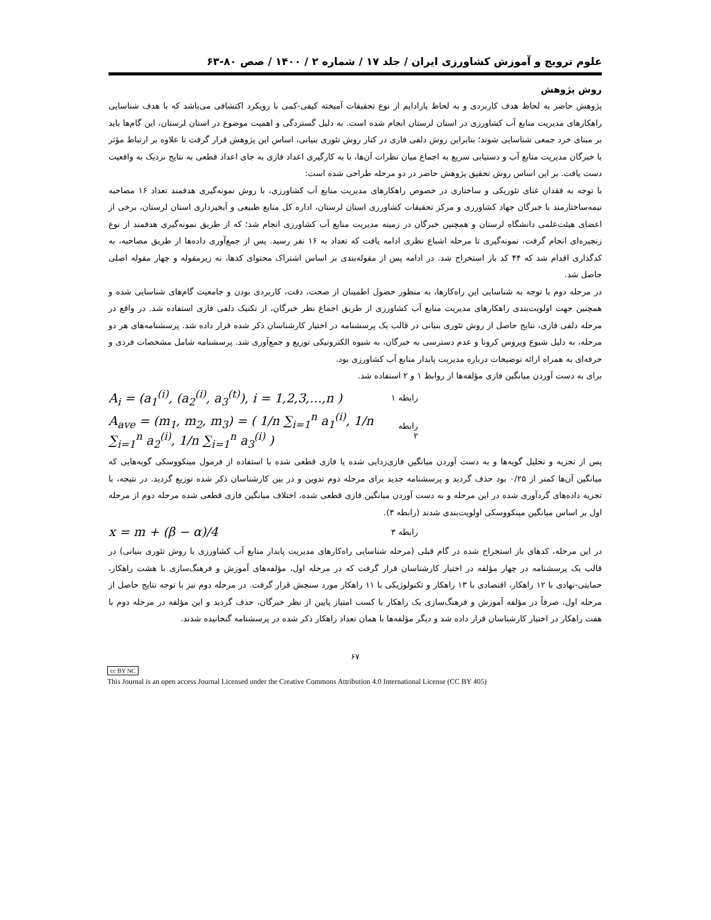علوم ترویج و آموزش کشاورزی ایران / جلد ۱۷ / شماره ۲ / ۱۴۰۰ / صص ۸۰-۶۳
روش پژوهش
پژوهش حاضر به لحاظ هدف کاربردی و به لحاظ پارادایم از نوع تحقیقات آمیخته کیفی-کمی با رویکرد اکتشافی می‌باشد که با هدف شناسایی راهکارهای مدیریت منابع آب کشاورزی در استان لرستان انجام شده است. به دلیل گستردگی و اهمیت موضوع در استان لرستان، این گام‌ها باید بر مبنای خرد جمعی شناسایی شوند؛ بنابراین روش دلفی فازی در کنار روش تئوری بنیانی، اساس این پژوهش قرار گرفت تا علاوه بر ارتباط مؤثر با خبرگان مدیریت منابع آب و دستیابی سریع به اجماع میان نظرات آن‌ها، با به کارگیری اعداد فازی به جای اعداد قطعی به نتایج نزدیک به واقعیت دست یافت. بر این اساس روش تحقیق پژوهش حاضر در دو مرحله طراحی شده است:
با توجه به فقدان غنای تئوریکی و ساختاری در خصوص راهکارهای مدیریت منابع آب کشاورزی، با روش نمونه‌گیری هدفمند تعداد ۱۶ مصاحبه نیمه‌ساختارمند با خبرگان جهاد کشاورزی و مرکز تحقیقات کشاورزی استان لرستان، اداره کل منابع طبیعی و آبخیزداری استان لرستان، برخی از اعضای هیئت‌علمی دانشگاه لرستان و همچنین خبرگان در زمینه مدیریت منابع آب کشاورزی انجام شد؛ که از طریق نمونه‌گیری هدفمند از نوع زنجیره‌ای انجام گرفت، نمونه‌گیری تا مرحله اشباع نظری ادامه یافت که تعداد به ۱۶ نفر رسید. پس از جمع‌آوری داده‌ها از طریق مصاحبه، به کدگذاری اقدام شد که ۴۴ کد باز استخراج شد. در ادامه پس از مقوله‌بندی بر اساس اشتراک محتوای کدها، نه زیرمقوله و چهار مقوله اصلی حاصل شد.
در مرحله دوم با توجه به شناسایی این راه‌کارها، به منظور حصول اطمینان از صحت، دقت، کاربردی بودن و جامعیت گام‌های شناسایی شده و همچنین جهت اولویت‌بندی راهکارهای مدیریت منابع آب کشاورزی از طریق اجماع نظر خبرگان، از تکنیک دلفی فازی استفاده شد. در واقع در مرحله دلفی فازی، نتایج حاصل از روش تئوری بنیانی در قالب یک پرسشنامه در اختیار کارشناسان ذکر شده قرار داده شد. پرسشنامه‌های هر دو مرحله، به دلیل شیوع ویروس کرونا و عدم دسترسی به خبرگان، به شیوه الکترونیکی توزیع و جمع‌آوری شد. پرسشنامه شامل مشخصات فردی و حرفه‌ای به همراه ارائه توضیحات درباره مدیریت پایدار منابع آب کشاورزی بود.
برای به دست آوردن میانگین فازی مؤلفه‌ها از روابط ۱ و ۲ استفاده شد.
A<sub>i</sub> = (a<sub>1</sub><sup>(i)</sup>, (a<sub>2</sub><sup>(i)</sup>, a<sub>3</sub><sup>(t)</sup>), i = 1,2,3,…,n ) رابطه ۱
A<sub>ave</sub> = (m<sub>1</sub>, m<sub>2</sub>, m<sub>3</sub>) = ( 1/n ∑<sub>i=1</sub><sup>n</sup> a<sub>1</sub><sup>(i)</sup>, 1/n ∑<sub>i=1</sub><sup>n</sup> a<sub>2</sub><sup>(i)</sup>, 1/n ∑<sub>i=1</sub><sup>n</sup> a<sub>3</sub><sup>(i)</sup> ) رابطه ۲
پس از تجزیه و تحلیل گویه‌ها و به دست آوردن میانگین فازی‌زدایی شده یا فازی قطعی شده با استفاده از فرمول مینکووسکی گویه‌هایی که میانگین آن‌ها کمتر از ۰/۲۵ بود حذف گردید و پرسشنامه جدید برای مرحله دوم تدوین و در بین کارشناسان ذکر شده توزیع گردید. در نتیجه، با تجزیه داده‌های گردآوری شده در این مرحله و به دست آوردن میانگین فازی قطعی شده، اختلاف میانگین فازی قطعی شده مرحله دوم از مرحله اول بر اساس میانگین مینکووسکی اولویت‌بندی شدند (رابطه ۳).
x = m + (β − α)/4 رابطه ۳
در این مرحله، کدهای باز استخراج شده در گام قبلی (مرحله شناسایی راه‌کارهای مدیریت پایدار منابع آب کشاورزی با روش تئوری بنیانی) در قالب یک پرسشنامه در چهار مؤلفه در اختیار کارشناسان قرار گرفت که در مرحله اول، مؤلفه‌های آموزش و فرهنگ‌سازی با هشت راهکار، حمایتی-نهادی با ۱۲ راهکار، اقتصادی با ۱۳ راهکار و تکنولوژیکی با ۱۱ راهکار مورد سنجش قرار گرفت. در مرحله دوم نیز با توجه نتایج حاصل از مرحله اول، صرفاً در مؤلفه آموزش و فرهنگ‌سازی یک راهکار با کسب امتیاز پایین از نظر خبرگان، حذف گردید و این مؤلفه در مرحله دوم با هفت راهکار در اختیار کارشناسان قرار داده شد و دیگر مؤلفه‌ها با همان تعداد راهکار ذکر شده در پرسشنامه گنجانیده شدند.
۶۷
cc BY NC
This Journal is an open access Journal Licensed under the Creative Commons Attribution 4.0 International License (CC BY 405)